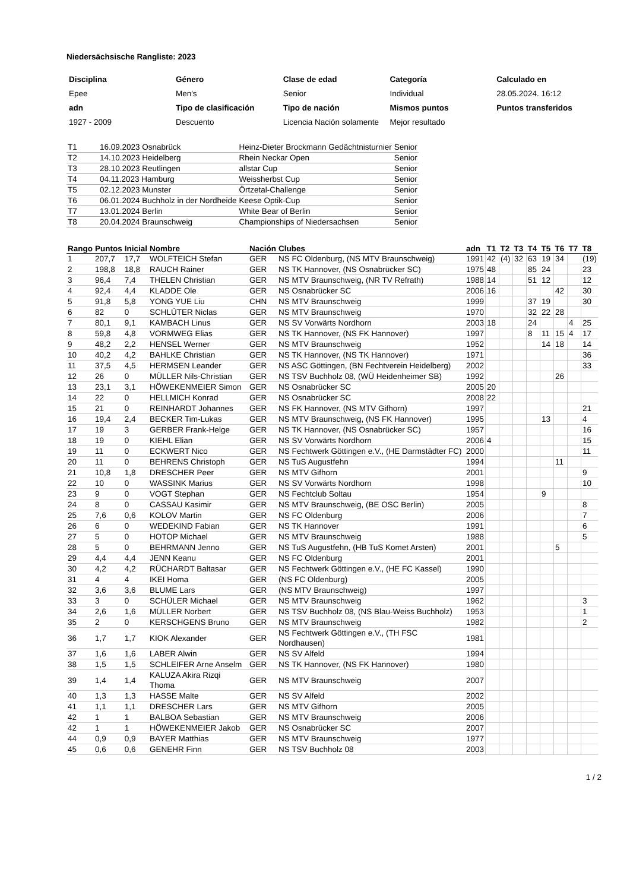Niedersächsische Rangliste: 2023
| Disciplina | Género | Clase de edad | Categoría | Calculado en |
| Epee | Men's | Senior | Individual | 28.05.2024. 16:12 |
| adn | Tipo de clasificación | Tipo de nación | Mismos puntos | Puntos transferidos |
| 1927 - 2009 | Descuento | Licencia Nación solamente | Mejor resultado | |
| T1 | 16.09.2023 Osnabrück | Heinz-Dieter Brockmann Gedächtnisturnier | Senior |
| T2 | 14.10.2023 Heidelberg | Rhein Neckar Open | Senior |
| T3 | 28.10.2023 Reutlingen | allstar Cup | Senior |
| T4 | 04.11.2023 Hamburg | Weissherbst Cup | Senior |
| T5 | 02.12.2023 Munster | Örtzetal-Challenge | Senior |
| T6 | 06.01.2024 Buchholz in der Nordheide | Keese Optik-Cup | Senior |
| T7 | 13.01.2024 Berlin | White Bear of Berlin | Senior |
| T8 | 20.04.2024 Braunschweig | Championships of Niedersachsen | Senior |
| Rango | Puntos | Inicial | Nombre | Nación | Clubes | adn | T1 | T2 | T3 | T4 | T5 | T6 | T7 | T8 |
| --- | --- | --- | --- | --- | --- | --- | --- | --- | --- | --- | --- | --- | --- | --- |
| 1 | 207,7 | 17,7 | WOLFTEICH Stefan | GER | NS FC Oldenburg, (NS MTV Braunschweig) | 1991 | 42 | (4) | 32 | 63 | 19 | 34 | | (19) |
| 2 | 198,8 | 18,8 | RAUCH Rainer | GER | NS TK Hannover, (NS Osnabrücker SC) | 1975 | 48 | | | 85 | 24 | | | 23 |
| 3 | 96,4 | 7,4 | THELEN Christian | GER | NS MTV Braunschweig, (NR TV Refrath) | 1988 | 14 | | | 51 | 12 | | | 12 |
| 4 | 92,4 | 4,4 | KLADDE Ole | GER | NS Osnabrücker SC | 2006 | 16 | | | | | 42 | | 30 |
| 5 | 91,8 | 5,8 | YONG YUE Liu | CHN | NS MTV Braunschweig | 1999 | | | | 37 | 19 | | | 30 |
| 6 | 82 | 0 | SCHLÜTER Niclas | GER | NS MTV Braunschweig | 1970 | | | | 32 | 22 | 28 | | |
| 7 | 80,1 | 9,1 | KAMBACH Linus | GER | NS SV Vorwärts Nordhorn | 2003 | 18 | | | 24 | | | 4 | 25 |
| 8 | 59,8 | 4,8 | VORMWEG Elias | GER | NS TK Hannover, (NS FK Hannover) | 1997 | | | | 8 | 11 | 15 | 4 | 17 |
| 9 | 48,2 | 2,2 | HENSEL Werner | GER | NS MTV Braunschweig | 1952 | | | | | 14 | 18 | | 14 |
| 10 | 40,2 | 4,2 | BAHLKE Christian | GER | NS TK Hannover, (NS TK Hannover) | 1971 | | | | | | | | 36 |
| 11 | 37,5 | 4,5 | HERMSEN Leander | GER | NS ASC Göttingen, (BN Fechtverein Heidelberg) | 2002 | | | | | | | | 33 |
| 12 | 26 | 0 | MÜLLER Nils-Christian | GER | NS TSV Buchholz 08, (WÜ Heidenheimer SB) | 1992 | | | | | | 26 | | |
| 13 | 23,1 | 3,1 | HÖWEKENMEIER Simon | GER | NS Osnabrücker SC | 2005 | 20 | | | | | | | |
| 14 | 22 | 0 | HELLMICH Konrad | GER | NS Osnabrücker SC | 2008 | 22 | | | | | | | |
| 15 | 21 | 0 | REINHARDT Johannes | GER | NS FK Hannover, (NS MTV Gifhorn) | 1997 | | | | | | | | 21 |
| 16 | 19,4 | 2,4 | BECKER Tim-Lukas | GER | NS MTV Braunschweig, (NS FK Hannover) | 1995 | | | | | 13 | | | 4 |
| 17 | 19 | 3 | GERBER Frank-Helge | GER | NS TK Hannover, (NS Osnabrücker SC) | 1957 | | | | | | | | 16 |
| 18 | 19 | 0 | KIEHL Elian | GER | NS SV Vorwärts Nordhorn | 2006 | 4 | | | | | | | 15 |
| 19 | 11 | 0 | ECKWERT Nico | GER | NS Fechtwerk Göttingen e.V., (HE Darmstädter FC) | 2000 | | | | | | | | 11 |
| 20 | 11 | 0 | BEHRENS Christoph | GER | NS TuS Augustfehn | 1994 | | | | | | 11 | | |
| 21 | 10,8 | 1,8 | DRESCHER Peer | GER | NS MTV Gifhorn | 2001 | | | | | | | | 9 |
| 22 | 10 | 0 | WASSINK Marius | GER | NS SV Vorwärts Nordhorn | 1998 | | | | | | | | 10 |
| 23 | 9 | 0 | VOGT Stephan | GER | NS Fechtclub Soltau | 1954 | | | | | 9 | | | |
| 24 | 8 | 0 | CASSAU Kasimir | GER | NS MTV Braunschweig, (BE OSC Berlin) | 2005 | | | | | | | | 8 |
| 25 | 7,6 | 0,6 | KOLOV Martin | GER | NS FC Oldenburg | 2006 | | | | | | | | 7 |
| 26 | 6 | 0 | WEDEKIND Fabian | GER | NS TK Hannover | 1991 | | | | | | | | 6 |
| 27 | 5 | 0 | HOTOP Michael | GER | NS MTV Braunschweig | 1988 | | | | | | | | 5 |
| 28 | 5 | 0 | BEHRMANN Jenno | GER | NS TuS Augustfehn, (HB TuS Komet Arsten) | 2001 | | | | | | 5 | | |
| 29 | 4,4 | 4,4 | JENN Keanu | GER | NS FC Oldenburg | 2001 | | | | | | | | |
| 30 | 4,2 | 4,2 | RÜCHARDT Baltasar | GER | NS Fechtwerk Göttingen e.V., (HE FC Kassel) | 1990 | | | | | | | | |
| 31 | 4 | 4 | IKEI Homa | GER | (NS FC Oldenburg) | 2005 | | | | | | | | |
| 32 | 3,6 | 3,6 | BLUME Lars | GER | (NS MTV Braunschweig) | 1997 | | | | | | | | |
| 33 | 3 | 0 | SCHÜLER Michael | GER | NS MTV Braunschweig | 1962 | | | | | | | | 3 |
| 34 | 2,6 | 1,6 | MÜLLER Norbert | GER | NS TSV Buchholz 08, (NS Blau-Weiss Buchholz) | 1953 | | | | | | | | 1 |
| 35 | 2 | 0 | KERSCHGENS Bruno | GER | NS MTV Braunschweig | 1982 | | | | | | | | 2 |
| 36 | 1,7 | 1,7 | KIOK Alexander | GER | NS Fechtwerk Göttingen e.V., (TH FSC Nordhausen) | 1981 | | | | | | | | |
| 37 | 1,6 | 1,6 | LABER Alwin | GER | NS SV Alfeld | 1994 | | | | | | | | |
| 38 | 1,5 | 1,5 | SCHLEIFER Arne Anselm | GER | NS TK Hannover, (NS FK Hannover) | 1980 | | | | | | | | |
| 39 | 1,4 | 1,4 | KALUZA Akira Rizqi Thoma | GER | NS MTV Braunschweig | 2007 | | | | | | | | |
| 40 | 1,3 | 1,3 | HASSE Malte | GER | NS SV Alfeld | 2002 | | | | | | | | |
| 41 | 1,1 | 1,1 | DRESCHER Lars | GER | NS MTV Gifhorn | 2005 | | | | | | | | |
| 42 | 1 | 1 | BALBOA Sebastian | GER | NS MTV Braunschweig | 2006 | | | | | | | | |
| 42 | 1 | 1 | HÖWEKENMEIER Jakob | GER | NS Osnabrücker SC | 2007 | | | | | | | | |
| 44 | 0,9 | 0,9 | BAYER Matthias | GER | NS MTV Braunschweig | 1977 | | | | | | | | |
| 45 | 0,6 | 0,6 | GENEHR Finn | GER | NS TSV Buchholz 08 | 2003 | | | | | | | | |
1 / 2